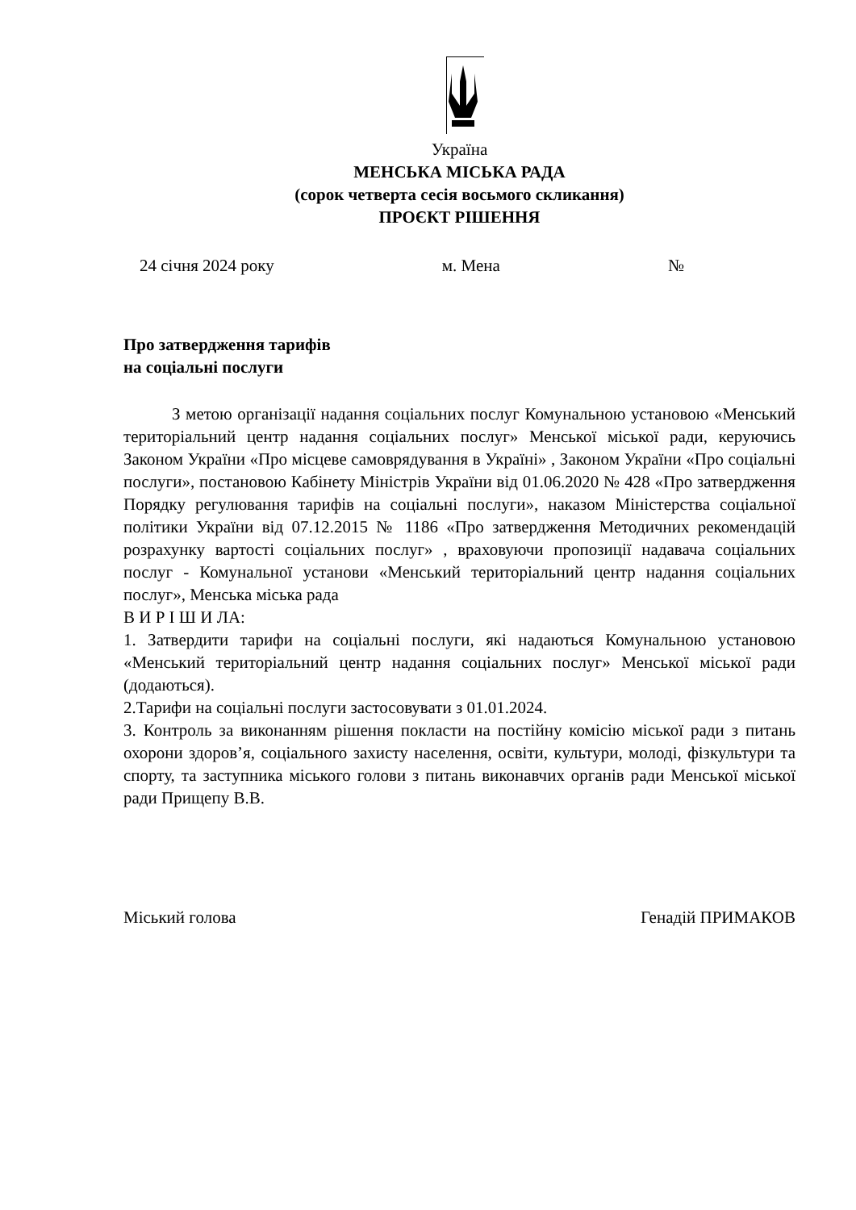Україна
МЕНСЬКА МІСЬКА РАДА
(сорок четверта сесія восьмого скликання)
ПРОЄКТ РІШЕННЯ
24 січня 2024 року м. Мена №
Про затвердження тарифів
на соціальні послуги
З метою організації надання соціальних послуг Комунальною установою «Менський територіальний центр надання соціальних послуг» Менської міської ради, керуючись Законом України «Про місцеве самоврядування в Україні» , Законом України «Про соціальні послуги», постановою Кабінету Міністрів України від 01.06.2020 № 428 «Про затвердження Порядку регулювання тарифів на соціальні послуги», наказом Міністерства соціальної політики України від 07.12.2015 № 1186 «Про затвердження Методичних рекомендацій розрахунку вартості соціальних послуг» , враховуючи пропозиції надавача соціальних послуг - Комунальної установи «Менський територіальний центр надання соціальних послуг», Менська міська рада
В И Р І Ш И ЛА:
1. Затвердити тарифи на соціальні послуги, які надаються Комунальною установою «Менський територіальний центр надання соціальних послуг» Менської міської ради (додаються).
2.Тарифи на соціальні послуги застосовувати з 01.01.2024.
3. Контроль за виконанням рішення покласти на постійну комісію міської ради з питань охорони здоров’я, соціального захисту населення, освіти, культури, молоді, фізкультури та спорту, та заступника міського голови з питань виконавчих органів ради Менської міської ради Прищепу В.В.
Міський голова Генадій ПРИМАКОВ